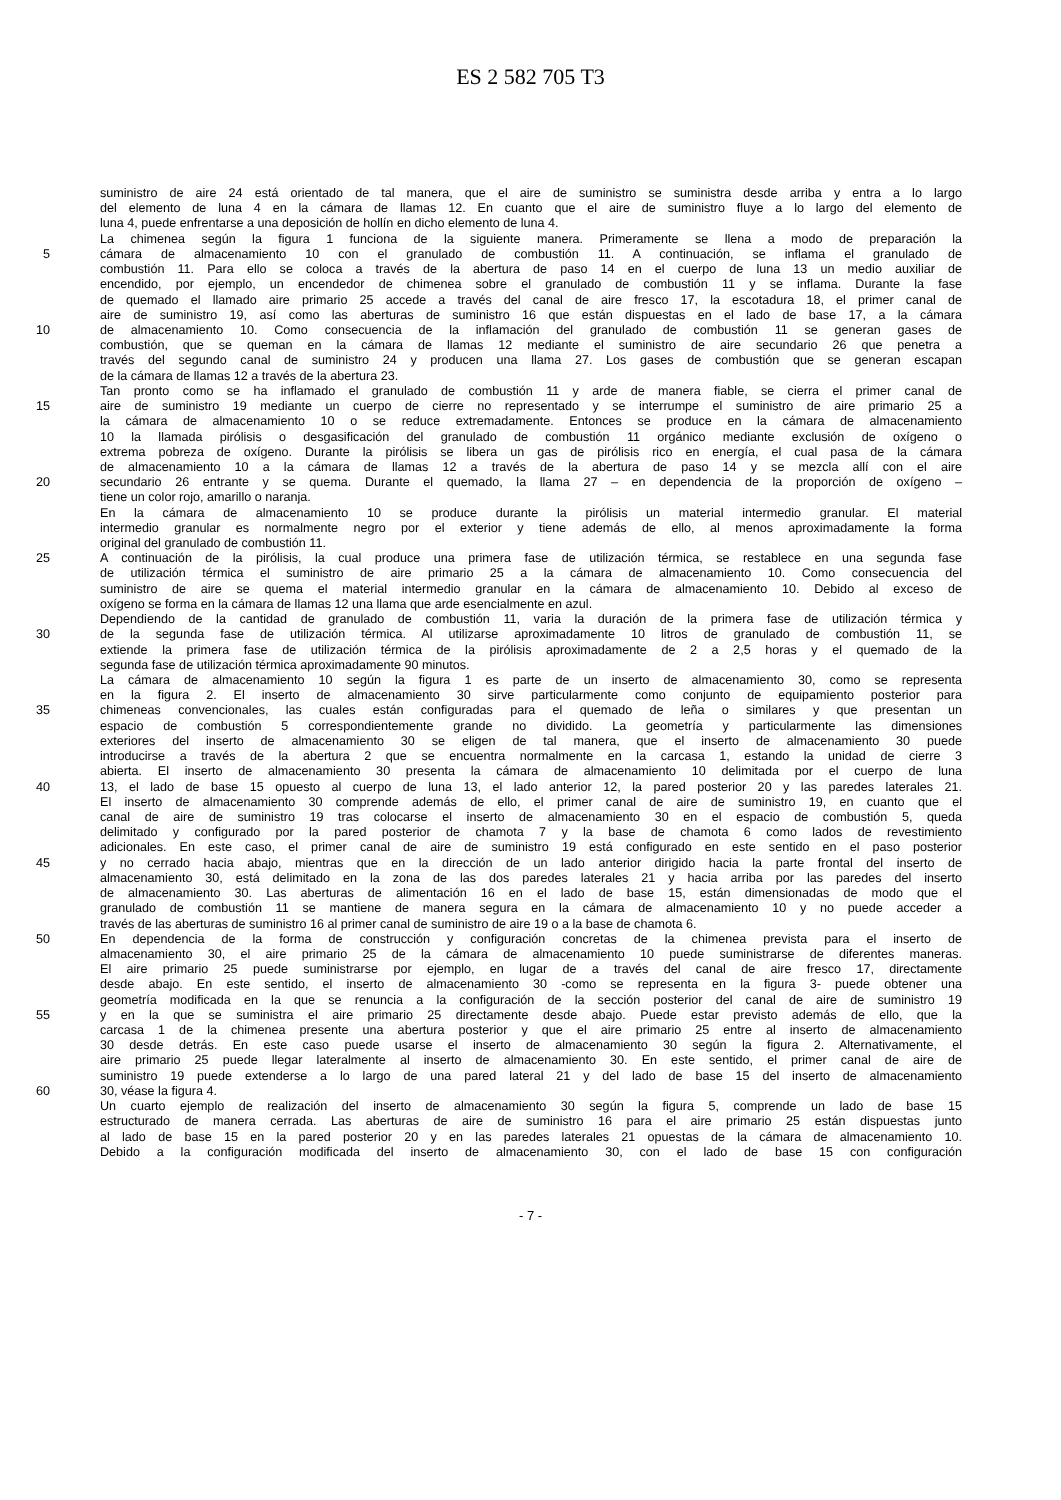ES 2 582 705 T3
suministro de aire 24 está orientado de tal manera, que el aire de suministro se suministra desde arriba y entra a lo largo
del elemento de luna 4 en la cámara de llamas 12. En cuanto que el aire de suministro fluye a lo largo del elemento de
luna 4, puede enfrentarse a una deposición de hollín en dicho elemento de luna 4.
La chimenea según la figura 1 funciona de la siguiente manera. Primeramente se llena a modo de preparación la
5 cámara de almacenamiento 10 con el granulado de combustión 11. A continuación, se inflama el granulado de
combustión 11. Para ello se coloca a través de la abertura de paso 14 en el cuerpo de luna 13 un medio auxiliar de
encendido, por ejemplo, un encendedor de chimenea sobre el granulado de combustión 11 y se inflama. Durante la fase
de quemado el llamado aire primario 25 accede a través del canal de aire fresco 17, la escotadura 18, el primer canal de
aire de suministro 19, así como las aberturas de suministro 16 que están dispuestas en el lado de base 17, a la cámara
10 de almacenamiento 10. Como consecuencia de la inflamación del granulado de combustión 11 se generan gases de
combustión, que se queman en la cámara de llamas 12 mediante el suministro de aire secundario 26 que penetra a
través del segundo canal de suministro 24 y producen una llama 27. Los gases de combustión que se generan escapan
de la cámara de llamas 12 a través de la abertura 23.
Tan pronto como se ha inflamado el granulado de combustión 11 y arde de manera fiable, se cierra el primer canal de
15 aire de suministro 19 mediante un cuerpo de cierre no representado y se interrumpe el suministro de aire primario 25 a
la cámara de almacenamiento 10 o se reduce extremadamente. Entonces se produce en la cámara de almacenamiento
10 la llamada pirólisis o desgasificación del granulado de combustión 11 orgánico mediante exclusión de oxígeno o
extrema pobreza de oxígeno. Durante la pirólisis se libera un gas de pirólisis rico en energía, el cual pasa de la cámara
de almacenamiento 10 a la cámara de llamas 12 a través de la abertura de paso 14 y se mezcla allí con el aire
20 secundario 26 entrante y se quema. Durante el quemado, la llama 27 – en dependencia de la proporción de oxígeno –
tiene un color rojo, amarillo o naranja.
En la cámara de almacenamiento 10 se produce durante la pirólisis un material intermedio granular. El material
intermedio granular es normalmente negro por el exterior y tiene además de ello, al menos aproximadamente la forma
original del granulado de combustión 11.
25 A continuación de la pirólisis, la cual produce una primera fase de utilización térmica, se restablece en una segunda fase
de utilización térmica el suministro de aire primario 25 a la cámara de almacenamiento 10. Como consecuencia del
suministro de aire se quema el material intermedio granular en la cámara de almacenamiento 10. Debido al exceso de
oxígeno se forma en la cámara de llamas 12 una llama que arde esencialmente en azul.
Dependiendo de la cantidad de granulado de combustión 11, varia la duración de la primera fase de utilización térmica y
30 de la segunda fase de utilización térmica. Al utilizarse aproximadamente 10 litros de granulado de combustión 11, se
extiende la primera fase de utilización térmica de la pirólisis aproximadamente de 2 a 2,5 horas y el quemado de la
segunda fase de utilización térmica aproximadamente 90 minutos.
La cámara de almacenamiento 10 según la figura 1 es parte de un inserto de almacenamiento 30, como se representa
en la figura 2. El inserto de almacenamiento 30 sirve particularmente como conjunto de equipamiento posterior para
35 chimeneas convencionales, las cuales están configuradas para el quemado de leña o similares y que presentan un
espacio de combustión 5 correspondientemente grande no dividido. La geometría y particularmente las dimensiones
exteriores del inserto de almacenamiento 30 se eligen de tal manera, que el inserto de almacenamiento 30 puede
introducirse a través de la abertura 2 que se encuentra normalmente en la carcasa 1, estando la unidad de cierre 3
abierta. El inserto de almacenamiento 30 presenta la cámara de almacenamiento 10 delimitada por el cuerpo de luna
40 13, el lado de base 15 opuesto al cuerpo de luna 13, el lado anterior 12, la pared posterior 20 y las paredes laterales 21.
El inserto de almacenamiento 30 comprende además de ello, el primer canal de aire de suministro 19, en cuanto que el
canal de aire de suministro 19 tras colocarse el inserto de almacenamiento 30 en el espacio de combustión 5, queda
delimitado y configurado por la pared posterior de chamota 7 y la base de chamota 6 como lados de revestimiento
adicionales. En este caso, el primer canal de aire de suministro 19 está configurado en este sentido en el paso posterior
45 y no cerrado hacia abajo, mientras que en la dirección de un lado anterior dirigido hacia la parte frontal del inserto de
almacenamiento 30, está delimitado en la zona de las dos paredes laterales 21 y hacia arriba por las paredes del inserto
de almacenamiento 30. Las aberturas de alimentación 16 en el lado de base 15, están dimensionadas de modo que el
granulado de combustión 11 se mantiene de manera segura en la cámara de almacenamiento 10 y no puede acceder a
través de las aberturas de suministro 16 al primer canal de suministro de aire 19 o a la base de chamota 6.
50 En dependencia de la forma de construcción y configuración concretas de la chimenea prevista para el inserto de
almacenamiento 30, el aire primario 25 de la cámara de almacenamiento 10 puede suministrarse de diferentes maneras.
El aire primario 25 puede suministrarse por ejemplo, en lugar de a través del canal de aire fresco 17, directamente
desde abajo. En este sentido, el inserto de almacenamiento 30 -como se representa en la figura 3- puede obtener una
geometría modificada en la que se renuncia a la configuración de la sección posterior del canal de aire de suministro 19
55 y en la que se suministra el aire primario 25 directamente desde abajo. Puede estar previsto además de ello, que la
carcasa 1 de la chimenea presente una abertura posterior y que el aire primario 25 entre al inserto de almacenamiento
30 desde detrás. En este caso puede usarse el inserto de almacenamiento 30 según la figura 2. Alternativamente, el
aire primario 25 puede llegar lateralmente al inserto de almacenamiento 30. En este sentido, el primer canal de aire de
suministro 19 puede extenderse a lo largo de una pared lateral 21 y del lado de base 15 del inserto de almacenamiento
60 30, véase la figura 4.
Un cuarto ejemplo de realización del inserto de almacenamiento 30 según la figura 5, comprende un lado de base 15
estructurado de manera cerrada. Las aberturas de aire de suministro 16 para el aire primario 25 están dispuestas junto
al lado de base 15 en la pared posterior 20 y en las paredes laterales 21 opuestas de la cámara de almacenamiento 10.
Debido a la configuración modificada del inserto de almacenamiento 30, con el lado de base 15 con configuración
- 7 -